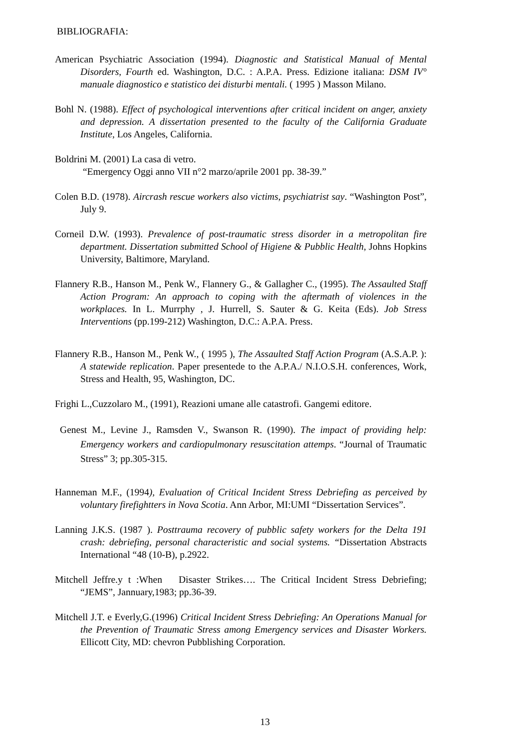BIBLIOGRAFIA:
American Psychiatric Association (1994). Diagnostic and Statistical Manual of Mental Disorders, Fourth ed. Washington, D.C. : A.P.A. Press. Edizione italiana: DSM IV° manuale diagnostico e statistico dei disturbi mentali. ( 1995 ) Masson Milano.
Bohl N. (1988). Effect of psychological interventions after critical incident on anger, anxiety and depression. A dissertation presented to the faculty of the California Graduate Institute, Los Angeles, California.
Boldrini M. (2001) La casa di vetro.
“Emergency Oggi anno VII n°2 marzo/aprile 2001 pp. 38-39.”
Colen B.D. (1978). Aircrash rescue workers also victims, psychiatrist say. “Washington Post”, July 9.
Corneil D.W. (1993). Prevalence of post-traumatic stress disorder in a metropolitan fire department. Dissertation submitted School of Higiene & Pubblic Health, Johns Hopkins University, Baltimore, Maryland.
Flannery R.B., Hanson M., Penk W., Flannery G., & Gallagher C., (1995). The Assaulted Staff Action Program: An approach to coping with the aftermath of violences in the workplaces. In L. Murrphy , J. Hurrell, S. Sauter & G. Keita (Eds). Job Stress Interventions (pp.199-212) Washington, D.C.: A.P.A. Press.
Flannery R.B., Hanson M., Penk W., ( 1995 ), The Assaulted Staff Action Program (A.S.A.P. ): A statewide replication. Paper presentede to the A.P.A./ N.I.O.S.H. conferences, Work, Stress and Health, 95, Washington, DC.
Frighi L.,Cuzzolaro M., (1991), Reazioni umane alle catastrofi. Gangemi editore.
Genest M., Levine J., Ramsden V., Swanson R. (1990). The impact of providing help: Emergency workers and cardiopulmonary resuscitation attemps. “Journal of Traumatic Stress” 3; pp.305-315.
Hanneman M.F., (1994), Evaluation of Critical Incident Stress Debriefing as perceived by voluntary firefightters in Nova Scotia. Ann Arbor, MI:UMI “Dissertation Services”.
Lanning J.K.S. (1987 ). Posttrauma recovery of pubblic safety workers for the Delta 191 crash: debriefing, personal characteristic and social systems. “Dissertation Abstracts International “48 (10-B), p.2922.
Mitchell Jeffre.y t :When Disaster Strikes…. The Critical Incident Stress Debriefing; “JEMS”, Jannuary,1983; pp.36-39.
Mitchell J.T. e Everly,G.(1996) Critical Incident Stress Debriefing: An Operations Manual for the Prevention of Traumatic Stress among Emergency services and Disaster Workers. Ellicott City, MD: chevron Pubblishing Corporation.
13